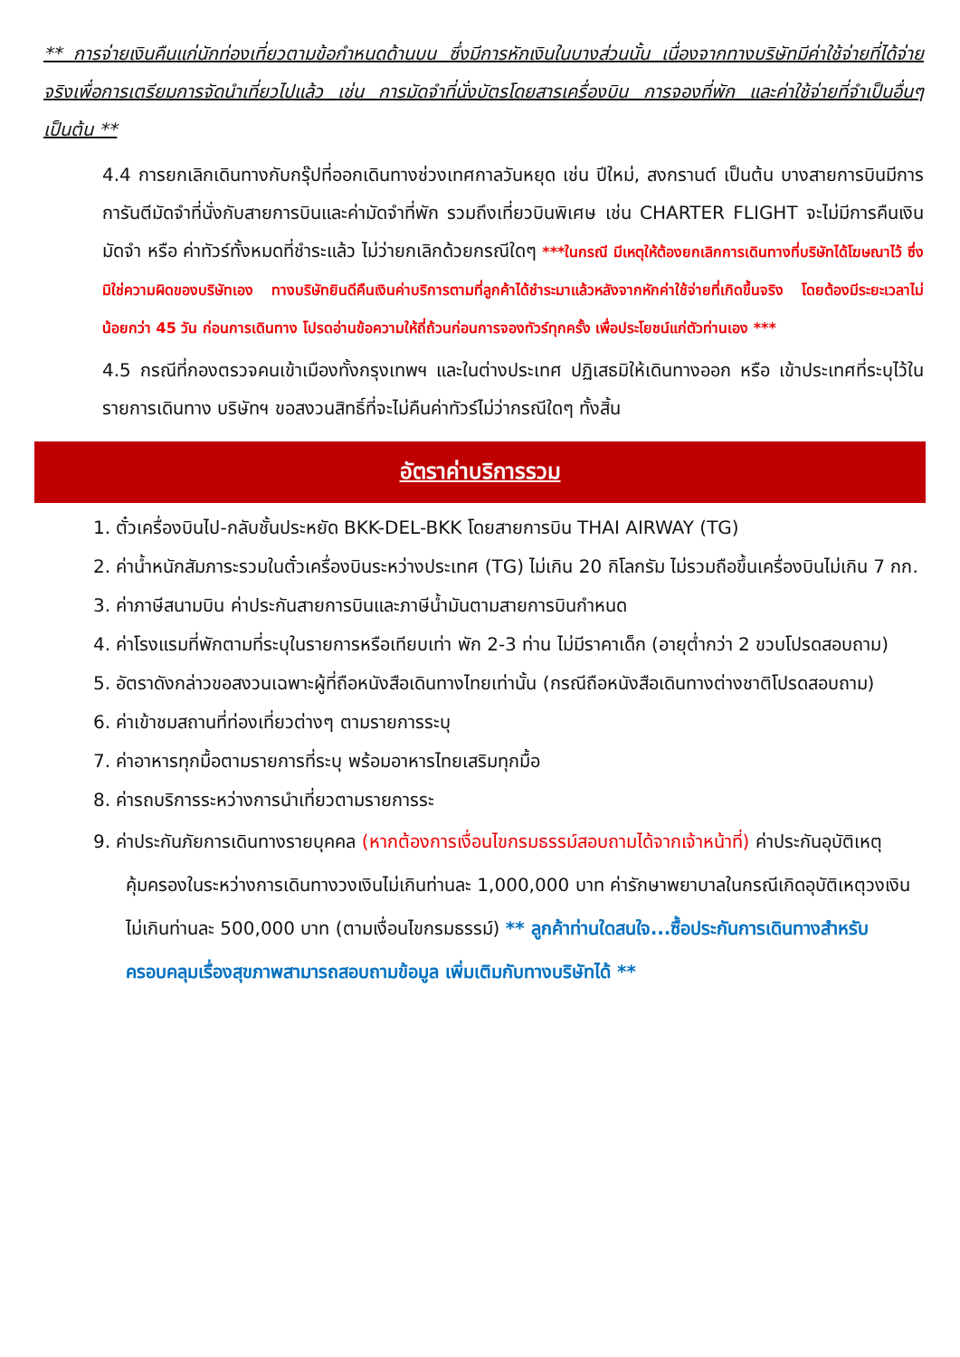** การจ่ายเงินคืนแก่นักท่องเที่ยวตามข้อกำหนดด้านบน ซึ่งมีการหักเงินในบางส่วนนั้น เนื่องจากทางบริษัทมีค่าใช้จ่ายที่ได้จ่ายจริงเพื่อการเตรียมการจัดนำเที่ยวไปแล้ว เช่น การมัดจำที่นั่งบัตรโดยสารเครื่องบิน การจองที่พัก และค่าใช้จ่ายที่จำเป็นอื่นๆ เป็นต้น **
4.4 การยกเลิกเดินทางกับกรุ๊ปที่ออกเดินทางช่วงเทศกาลวันหยุด เช่น ปีใหม่, สงกรานต์ เป็นต้น บางสายการบินมีการการันตีมัดจำที่นั่งกับสายการบินและค่ามัดจำที่พัก รวมถึงเที่ยวบินพิเศษ เช่น CHARTER FLIGHT จะไม่มีการคืนเงินมัดจำ หรือ ค่าทัวร์ทั้งหมดที่ชำระแล้ว ไม่ว่ายกเลิกด้วยกรณีใดๆ ***ในกรณี มีเหตุให้ต้องยกเลิกการเดินทางที่บริษัทได้โฆษณาไว้ ซึ่งมิใช่ความผิดของบริษัทเอง ทางบริษัทยินดีคืนเงินค่าบริการตามที่ลูกค้าได้ชำระมาแล้วหลังจากหักค่าใช้จ่ายที่เกิดขึ้นจริง โดยต้องมีระยะเวลาไม่น้อยกว่า 45 วัน ก่อนการเดินทาง โปรดอ่านข้อความให้ถี่ถ้วนก่อนการจองทัวร์ทุกครั้ง เพื่อประโยชน์แก่ตัวท่านเอง ***
4.5 กรณีที่กองตรวจคนเข้าเมืองทั้งกรุงเทพฯ และในต่างประเทศ ปฏิเสธมิให้เดินทางออก หรือ เข้าประเทศที่ระบุไว้ในรายการเดินทาง บริษัทฯ ขอสงวนสิทธิ์ที่จะไม่คืนค่าทัวร์ไม่ว่ากรณีใดๆ ทั้งสิ้น
อัตราค่าบริการรวม
1. ตั๋วเครื่องบินไป-กลับชั้นประหยัด BKK-DEL-BKK โดยสายการบิน THAI AIRWAY (TG)
2. ค่าน้ำหนักสัมภาระรวมในตั๋วเครื่องบินระหว่างประเทศ (TG) ไม่เกิน 20 กิโลกรัม ไม่รวมถือขึ้นเครื่องบินไม่เกิน 7 กก.
3. ค่าภาษีสนามบิน ค่าประกันสายการบินและภาษีน้ำมันตามสายการบินกำหนด
4. ค่าโรงแรมที่พักตามที่ระบุในรายการหรือเทียบเท่า พัก 2-3 ท่าน ไม่มีราคาเด็ก (อายุต่ำกว่า 2 ขวบโปรดสอบถาม)
5. อัตราดังกล่าวขอสงวนเฉพาะผู้ที่ถือหนังสือเดินทางไทยเท่านั้น (กรณีถือหนังสือเดินทางต่างชาติโปรดสอบถาม)
6. ค่าเข้าชมสถานที่ท่องเที่ยวต่างๆ ตามรายการระบุ
7. ค่าอาหารทุกมื้อตามรายการที่ระบุ พร้อมอาหารไทยเสริมทุกมื้อ
8. ค่ารถบริการระหว่างการนำเที่ยวตามรายการระ
9. ค่าประกันภัยการเดินทางรายบุคคล (หากต้องการเงื่อนไขกรมธรรม์สอบถามได้จากเจ้าหน้าที่) ค่าประกันอุบัติเหตุคุ้มครองในระหว่างการเดินทางวงเงินไม่เกินท่านละ 1,000,000 บาท ค่ารักษาพยาบาลในกรณีเกิดอุบัติเหตุวงเงินไม่เกินท่านละ 500,000 บาท (ตามเงื่อนไขกรมธรรม์) ** ลูกค้าท่านใดสนใจ...ซื้อประกันการเดินทางสำหรับครอบคลุมเรื่องสุขภาพสามารถสอบถามข้อมูล เพิ่มเติมกับทางบริษัทได้ **